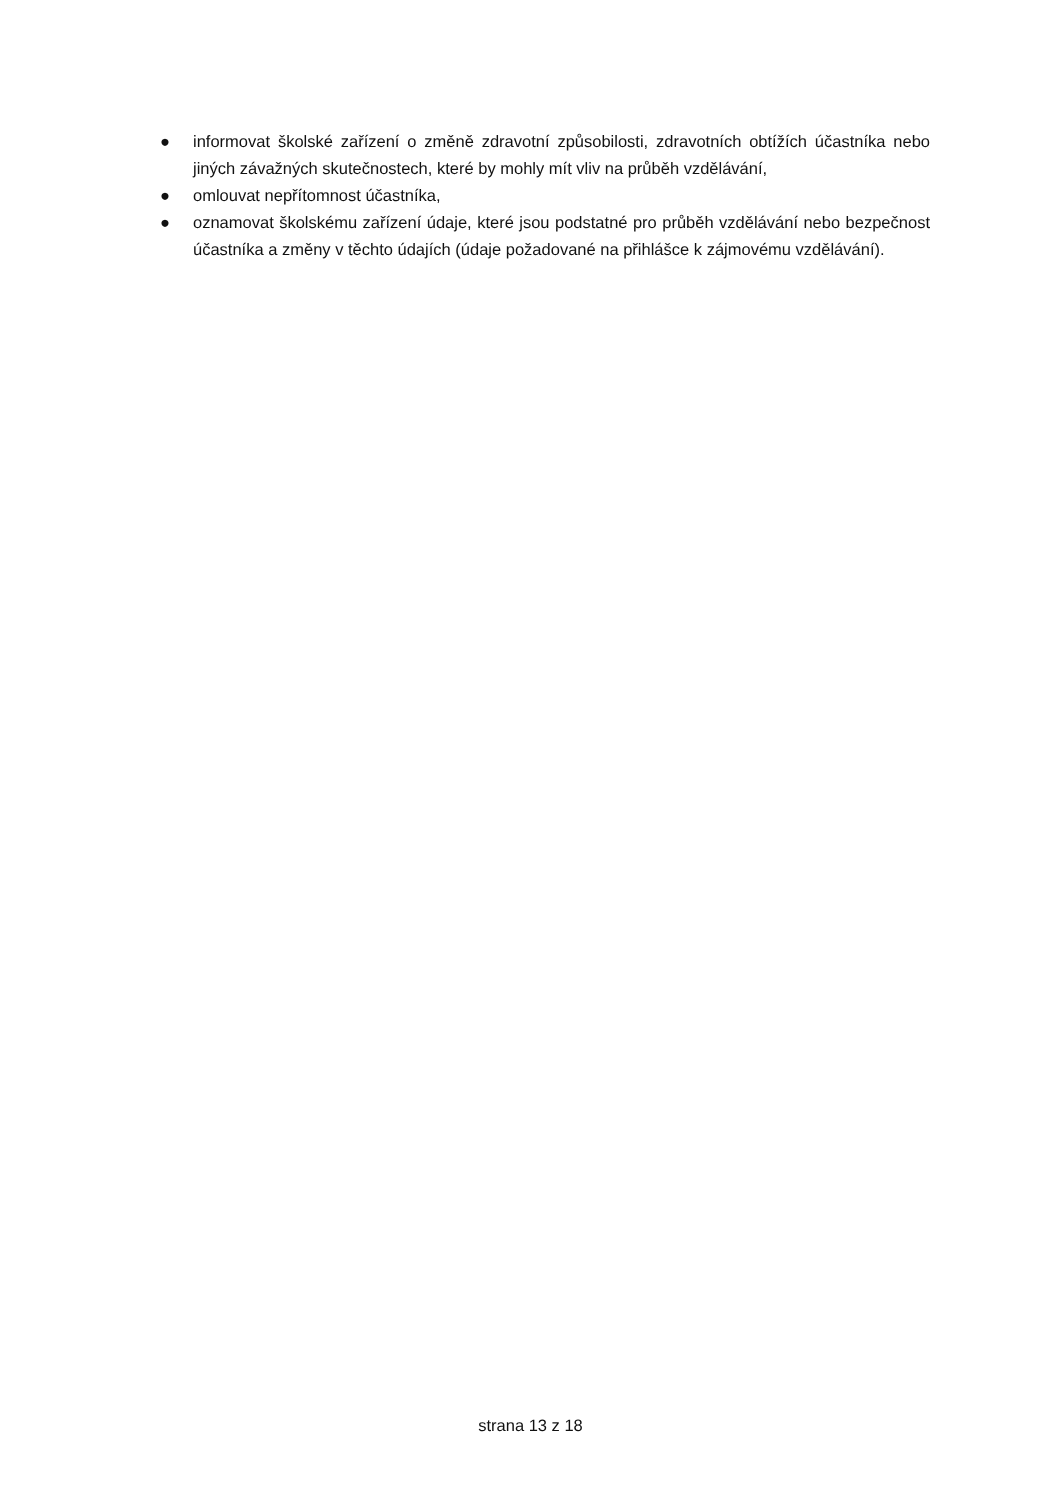● informovat školské zařízení o změně zdravotní způsobilosti, zdravotních obtížích účastníka nebo jiných závažných skutečnostech, které by mohly mít vliv na průběh vzdělávání,
● omlouvat nepřítomnost účastníka,
● oznamovat školskému zařízení údaje, které jsou podstatné pro průběh vzdělávání nebo bezpečnost účastníka a změny v těchto údajích (údaje požadované na přihlášce k zájmovému vzdělávání).
strana 13 z 18